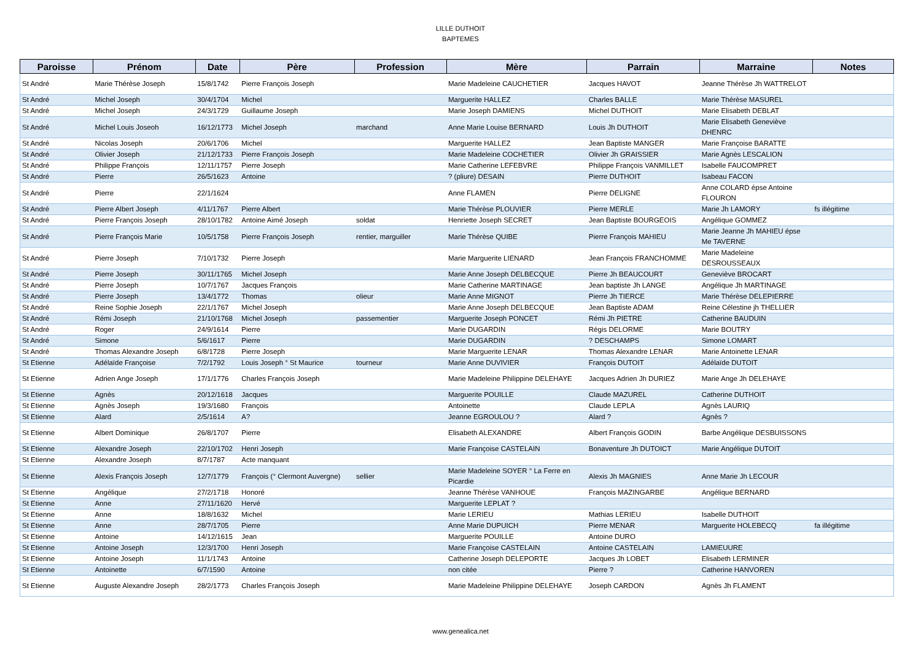LILLE DUTHOIT
BAPTEMES
| Paroisse | Prénom | Date | Père | Profession | Mère | Parrain | Marraine | Notes |
| --- | --- | --- | --- | --- | --- | --- | --- | --- |
| St André | Marie Thérèse Joseph | 15/8/1742 | Pierre François Joseph | | Marie Madeleine CAUCHETIER | Jacques HAVOT | Jeanne Thérèse Jh WATTRELOT | |
| St André | Michel Joseph | 30/4/1704 | Michel | | Marguerite HALLEZ | Charles BALLE | Marie Thérèse MASUREL | |
| St André | Michel Joseph | 24/3/1729 | Guillaume Joseph | | Marie Joseph DAMIENS | Michel DUTHOIT | Marie Elisabeth DEBLAT | |
| St André | Michel Louis Joseoh | 16/12/1773 | Michel Joseph | marchand | Anne Marie Louise BERNARD | Louis Jh DUTHOIT | Marie Elisabeth Geneviève DHENRC | |
| St André | Nicolas Joseph | 20/6/1706 | Michel | | Marguerite HALLEZ | Jean Baptiste MANGER | Marie Françoise BARATTE | |
| St André | Olivier Joseph | 21/12/1733 | Pierre François Joseph | | Marie Madeleine COCHETIER | Olivier Jh GRAISSIER | Marie Agnès LESCALION | |
| St André | Philippe François | 12/11/1757 | Pierre Joseph | | Marie Catherine LEFEBVRE | Philippe François VANMILLET | Isabelle FAUCOMPRET | |
| St André | Pierre | 26/5/1623 | Antoine | | ? (pliure) DESAIN | Pierre DUTHOIT | Isabeau FACON | |
| St André | Pierre | 22/1/1624 | | | Anne FLAMEN | Pierre DELIGNE | Anne COLARD épse Antoine FLOURON | |
| St André | Pierre Albert Joseph | 4/11/1767 | Pierre Albert | | Marie Thérèse PLOUVIER | Pierre MERLE | Marie Jh LAMORY | fs illégitime |
| St André | Pierre François Joseph | 28/10/1782 | Antoine Aimé Joseph | soldat | Henriette Joseph SECRET | Jean Baptiste BOURGEOIS | Angélique GOMMEZ | |
| St André | Pierre François Marie | 10/5/1758 | Pierre François Joseph | rentier, marguiller | Marie Thérèse QUIBE | Pierre François MAHIEU | Marie Jeanne Jh MAHIEU épse Me TAVERNE | |
| St André | Pierre Joseph | 7/10/1732 | Pierre Joseph | | Marie Marguerite LIENARD | Jean François FRANCHOMME | Marie Madeleine DESROUSSEAUX | |
| St André | Pierre Joseph | 30/11/1765 | Michel Joseph | | Marie Anne Joseph DELBECQUE | Pierre Jh BEAUCOURT | Geneviève BROCART | |
| St André | Pierre Joseph | 10/7/1767 | Jacques François | | Marie Catherine MARTINAGE | Jean baptiste Jh LANGE | Angélique Jh MARTINAGE | |
| St André | Pierre Joseph | 13/4/1772 | Thomas | olieur | Marie Anne MIGNOT | Pierre Jh TIERCE | Marie Thérèse DELEPIERRE | |
| St André | Reine Sophie Joseph | 22/1/1767 | Michel Joseph | | Marie Anne Joseph DELBECQUE | Jean Baptiste ADAM | Reine Célestine jh THELLIER | |
| St André | Rémi Joseph | 21/10/1768 | Michel Joseph | passementier | Marguerite Joseph PONCET | Rémi Jh PIETRE | Catherine BAUDUIN | |
| St André | Roger | 24/9/1614 | Pierre | | Marie DUGARDIN | Régis DELORME | Marie BOUTRY | |
| St André | Simone | 5/6/1617 | Pierre | | Marie DUGARDIN | ? DESCHAMPS | Simone LOMART | |
| St André | Thomas Alexandre Joseph | 6/8/1728 | Pierre Joseph | | Marie Marguerite LENAR | Thomas Alexandre LENAR | Marie Antoinette LENAR | |
| St Etienne | Adélaïde Françoise | 7/2/1792 | Louis Joseph ° St Maurice | tourneur | Marie Anne DUVIVIER | François DUTOIT | Adélaïde DUTOIT | |
| St Etienne | Adrien Ange Joseph | 17/1/1776 | Charles François Joseph | | Marie Madeleine Philippine DELEHAYE | Jacques Adrien Jh DURIEZ | Marie Ange Jh DELEHAYE | |
| St Etienne | Agnès | 20/12/1618 | Jacques | | Marguerite POUILLE | Claude MAZUREL | Catherine DUTHOIT | |
| St Etienne | Agnès Joseph | 19/3/1680 | François | | Antoinette | Claude LEPLA | Agnès LAURIQ | |
| St Etienne | Alard | 2/5/1614 | A? | | Jeanne EGROULOU ? | Alard ? | Agnès ? | |
| St Etienne | Albert Dominique | 26/8/1707 | Pierre | | Elisabeth ALEXANDRE | Albert François GODIN | Barbe Angélique DESBUISSONS | |
| St Etienne | Alexandre Joseph | 22/10/1702 | Henri Joseph | | Marie Françoise CASTELAIN | Bonaventure Jh DUTOICT | Marie Angélique DUTOIT | |
| St Etienne | Alexandre Joseph | 8/7/1787 | Acte manquant | | | | | |
| St Etienne | Alexis François Joseph | 12/7/1779 | François (° Clermont Auvergne) | sellier | Marie Madeleine SOYER ° La Ferre en Picardie | Alexis Jh MAGNIES | Anne Marie Jh LECOUR | |
| St Etienne | Angélique | 27/2/1718 | Honoré | | Jeanne Thérèse VANHOUE | François MAZINGARBE | Angélique BERNARD | |
| St Etienne | Anne | 27/11/1620 | Hervé | | Marguerite LEPLAT ? | | | |
| St Etienne | Anne | 18/8/1632 | Michel | | Marie LERIEU | Mathias LERIEU | Isabelle DUTHOIT | |
| St Etienne | Anne | 28/7/1705 | Pierre | | Anne Marie DUPUICH | Pierre MENAR | Marguerite HOLEBECQ | fa illégitime |
| St Etienne | Antoine | 14/12/1615 | Jean | | Marguerite POUILLE | Antoine DURO | | |
| St Etienne | Antoine Joseph | 12/3/1700 | Henri Joseph | | Marie Françoise CASTELAIN | Antoine CASTELAIN | LAMIEUURE | |
| St Etienne | Antoine Joseph | 11/1/1743 | Antoine | | Catherine Joseph DELEPORTE | Jacques Jh LOBET | Elisabeth LERMINER | |
| St Etienne | Antoinette | 6/7/1590 | Antoine | | non citée | Pierre ? | Catherine HANVOREN | |
| St Etienne | Auguste Alexandre Joseph | 28/2/1773 | Charles François Joseph | | Marie Madeleine Philippine DELEHAYE | Joseph CARDON | Agnès Jh FLAMENT | |
www.genealica.net